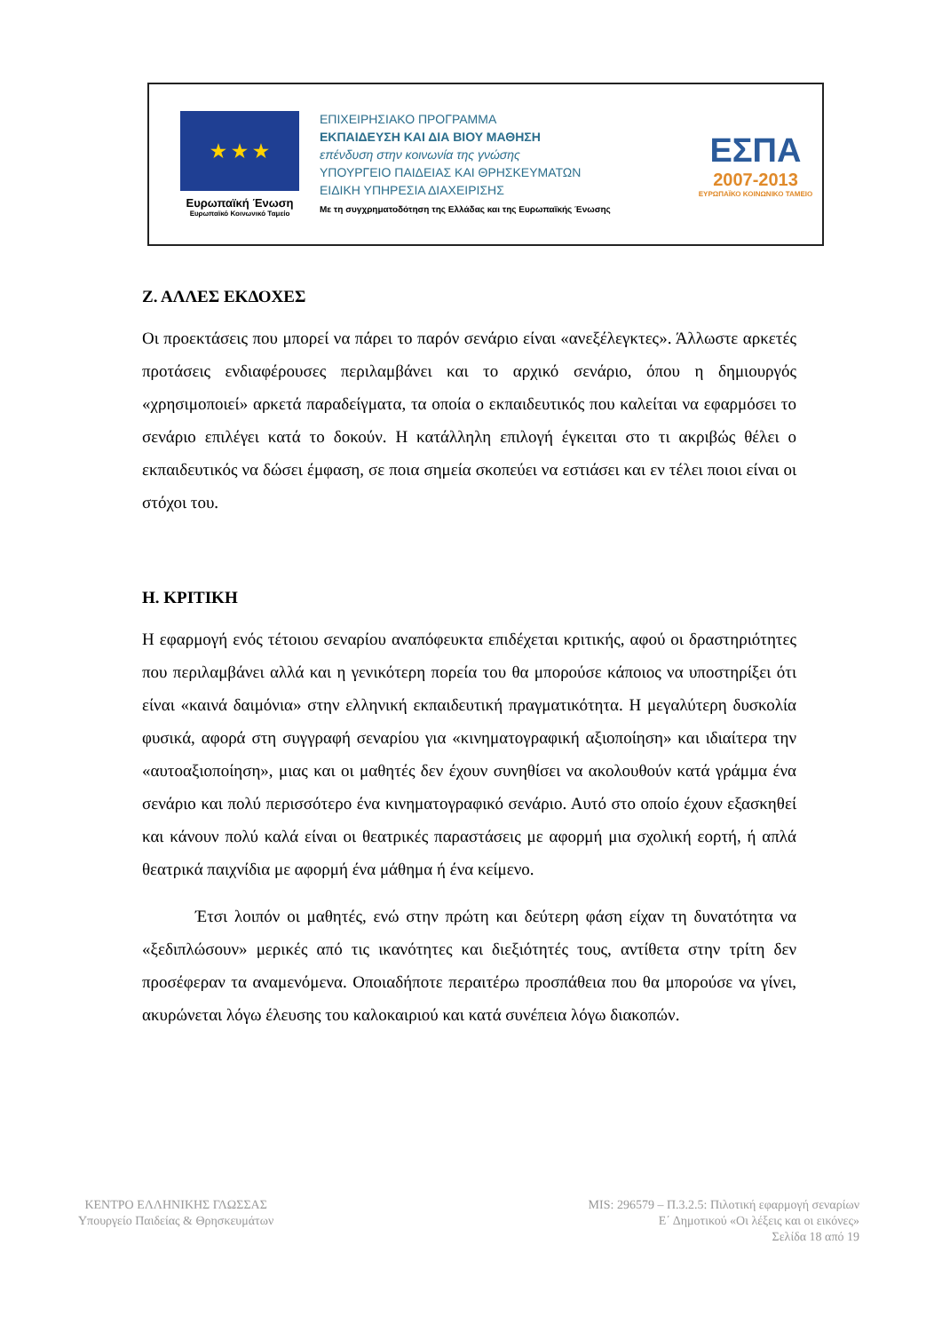★ ★ ★
Ευρωπαϊκή Ένωση
Ευρωπαϊκό Κοινωνικό Ταμείο
ΕΠΙΧΕΙΡΗΣΙΑΚΟ ΠΡΟΓΡΑΜΜΑ
ΕΚΠΑΙΔΕΥΣΗ ΚΑΙ ΔΙΑ ΒΙΟΥ ΜΑΘΗΣΗ
επένδυση στην κοινωνία της γνώσης
ΥΠΟΥΡΓΕΙΟ ΠΑΙΔΕΙΑΣ ΚΑΙ ΘΡΗΣΚΕΥΜΑΤΩΝ
ΕΙΔΙΚΗ ΥΠΗΡΕΣΙΑ ΔΙΑΧΕΙΡΙΣΗΣ
Με τη συγχρηματοδότηση της Ελλάδας και της Ευρωπαϊκής Ένωσης
ΕΣΠΑ
2007-2013
ΕΥΡΩΠΑΪΚΟ ΚΟΙΝΩΝΙΚΟ ΤΑΜΕΙΟ
Ζ. ΑΛΛΕΣ ΕΚΔΟΧΕΣ
Οι προεκτάσεις που μπορεί να πάρει το παρόν σενάριο είναι «ανεξέλεγκτες». Άλλωστε αρκετές προτάσεις ενδιαφέρουσες περιλαμβάνει και το αρχικό σενάριο, όπου η δημιουργός «χρησιμοποιεί» αρκετά παραδείγματα, τα οποία ο εκπαιδευτικός που καλείται να εφαρμόσει το σενάριο επιλέγει κατά το δοκούν. Η κατάλληλη επιλογή έγκειται στο τι ακριβώς θέλει ο εκπαιδευτικός να δώσει έμφαση, σε ποια σημεία σκοπεύει να εστιάσει και εν τέλει ποιοι είναι οι στόχοι του.
Η. ΚΡΙΤΙΚΗ
Η εφαρμογή ενός τέτοιου σεναρίου αναπόφευκτα επιδέχεται κριτικής, αφού οι δραστηριότητες που περιλαμβάνει αλλά και η γενικότερη πορεία του θα μπορούσε κάποιος να υποστηρίξει ότι είναι «καινά δαιμόνια» στην ελληνική εκπαιδευτική πραγματικότητα. Η μεγαλύτερη δυσκολία φυσικά, αφορά στη συγγραφή σεναρίου για «κινηματογραφική αξιοποίηση» και ιδιαίτερα την «αυτοαξιοποίηση», μιας και οι μαθητές δεν έχουν συνηθίσει να ακολουθούν κατά γράμμα ένα σενάριο και πολύ περισσότερο ένα κινηματογραφικό σενάριο. Αυτό στο οποίο έχουν εξασκηθεί και κάνουν πολύ καλά είναι οι θεατρικές παραστάσεις με αφορμή μια σχολική εορτή, ή απλά θεατρικά παιχνίδια με αφορμή ένα μάθημα ή ένα κείμενο.
Έτσι λοιπόν οι μαθητές, ενώ στην πρώτη και δεύτερη φάση είχαν τη δυνατότητα να «ξεδιπλώσουν» μερικές από τις ικανότητες και διεξιότητές τους, αντίθετα στην τρίτη δεν προσέφεραν τα αναμενόμενα. Οποιαδήποτε περαιτέρω προσπάθεια που θα μπορούσε να γίνει, ακυρώνεται λόγω έλευσης του καλοκαιριού και κατά συνέπεια λόγω διακοπών.
ΚΕΝΤΡΟ ΕΛΛΗΝΙΚΗΣ ΓΛΩΣΣΑΣ
Υπουργείο Παιδείας & Θρησκευμάτων
MIS: 296579 – Π.3.2.5: Πιλοτική εφαρμογή σεναρίων
Ε΄ Δημοτικού «Οι λέξεις και οι εικόνες»
Σελίδα 18 από 19